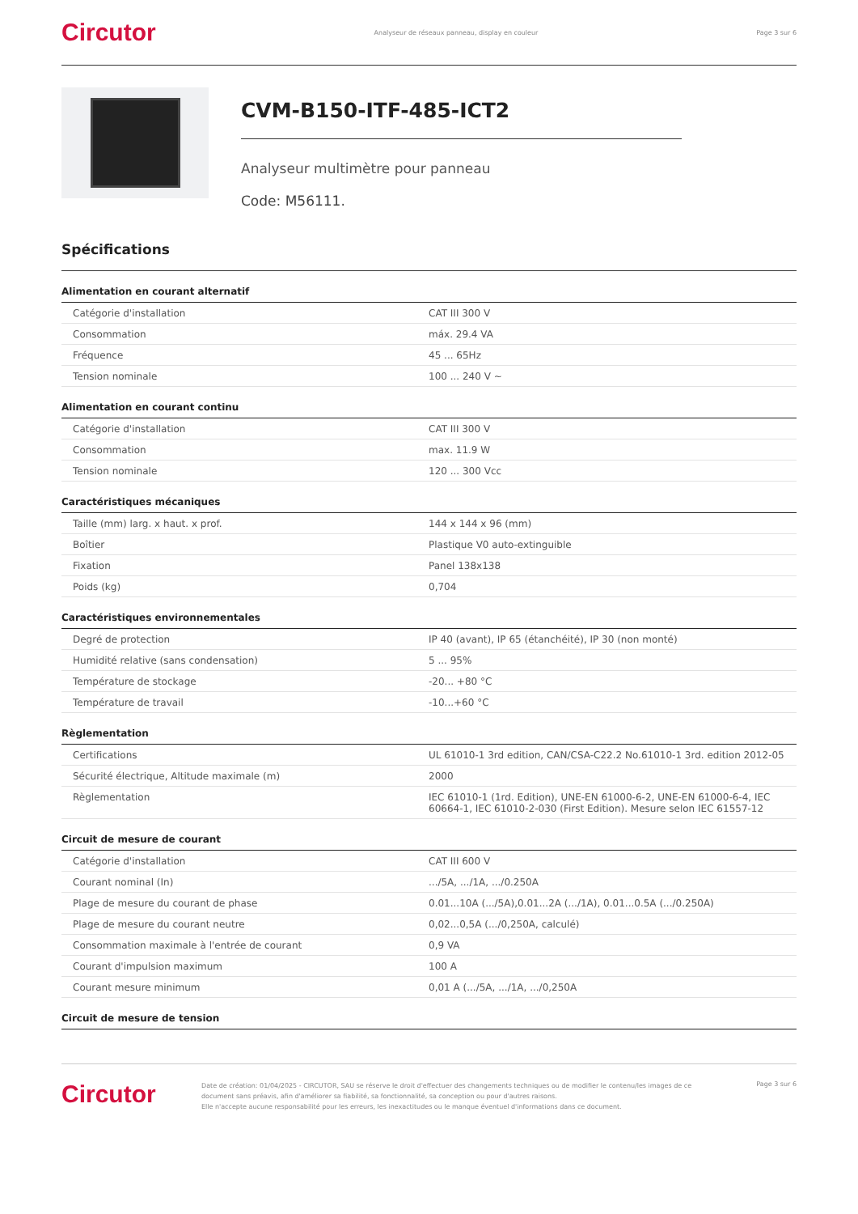Circutor Analyseur de réseaux panneau, display en couleur Page 3 sur 6
CVM-B150-ITF-485-ICT2
Analyseur multimètre pour panneau
Code: M56111.
Spécifications
Alimentation en courant alternatif
| Catégorie d'installation | CAT III 300 V |
| Consommation | máx. 29.4 VA |
| Fréquence | 45 ... 65Hz |
| Tension nominale | 100 ... 240 V ~ |
Alimentation en courant continu
| Catégorie d'installation | CAT III 300 V |
| Consommation | max. 11.9 W |
| Tension nominale | 120 ... 300 Vcc |
Caractéristiques mécaniques
| Taille (mm) larg. x haut. x prof. | 144 x 144 x 96 (mm) |
| Boîtier | Plastique V0 auto-extinguible |
| Fixation | Panel 138x138 |
| Poids (kg) | 0,704 |
Caractéristiques environnementales
| Degré de protection | IP 40 (avant), IP 65 (étanchéité), IP 30 (non monté) |
| Humidité relative (sans condensation) | 5 ... 95% |
| Température de stockage | -20... +80 °C |
| Température de travail | -10...+60 °C |
Règlementation
| Certifications | UL 61010-1 3rd edition, CAN/CSA-C22.2 No.61010-1 3rd. edition 2012-05 |
| Sécurité électrique, Altitude maximale (m) | 2000 |
| Règlementation | IEC 61010-1 (1rd. Edition), UNE-EN 61000-6-2, UNE-EN 61000-6-4, IEC 60664-1, IEC 61010-2-030 (First Edition). Mesure selon IEC 61557-12 |
Circuit de mesure de courant
| Catégorie d'installation | CAT III 600 V |
| Courant nominal (In) | .../5A, .../1A, .../0.250A |
| Plage de mesure du courant de phase | 0.01...10A (.../5A),0.01...2A (.../1A), 0.01...0.5A (.../0.250A) |
| Plage de mesure du courant neutre | 0,02...0,5A (.../0,250A, calculé) |
| Consommation maximale à l'entrée de courant | 0,9 VA |
| Courant d'impulsion maximum | 100 A |
| Courant mesure minimum | 0,01 A (.../5A, .../1A, .../0,250A |
Circuit de mesure de tension
Circutor
Date de création: 01/04/2025 - CIRCUTOR, SAU se réserve le droit d'effectuer des changements techniques ou de modifier le contenu/les images de ce document sans préavis, afin d'améliorer sa fiabilité, sa fonctionnalité, sa conception ou pour d'autres raisons.
Elle n'accepte aucune responsabilité pour les erreurs, les inexactitudes ou le manque éventuel d'informations dans ce document.
Page 3 sur 6